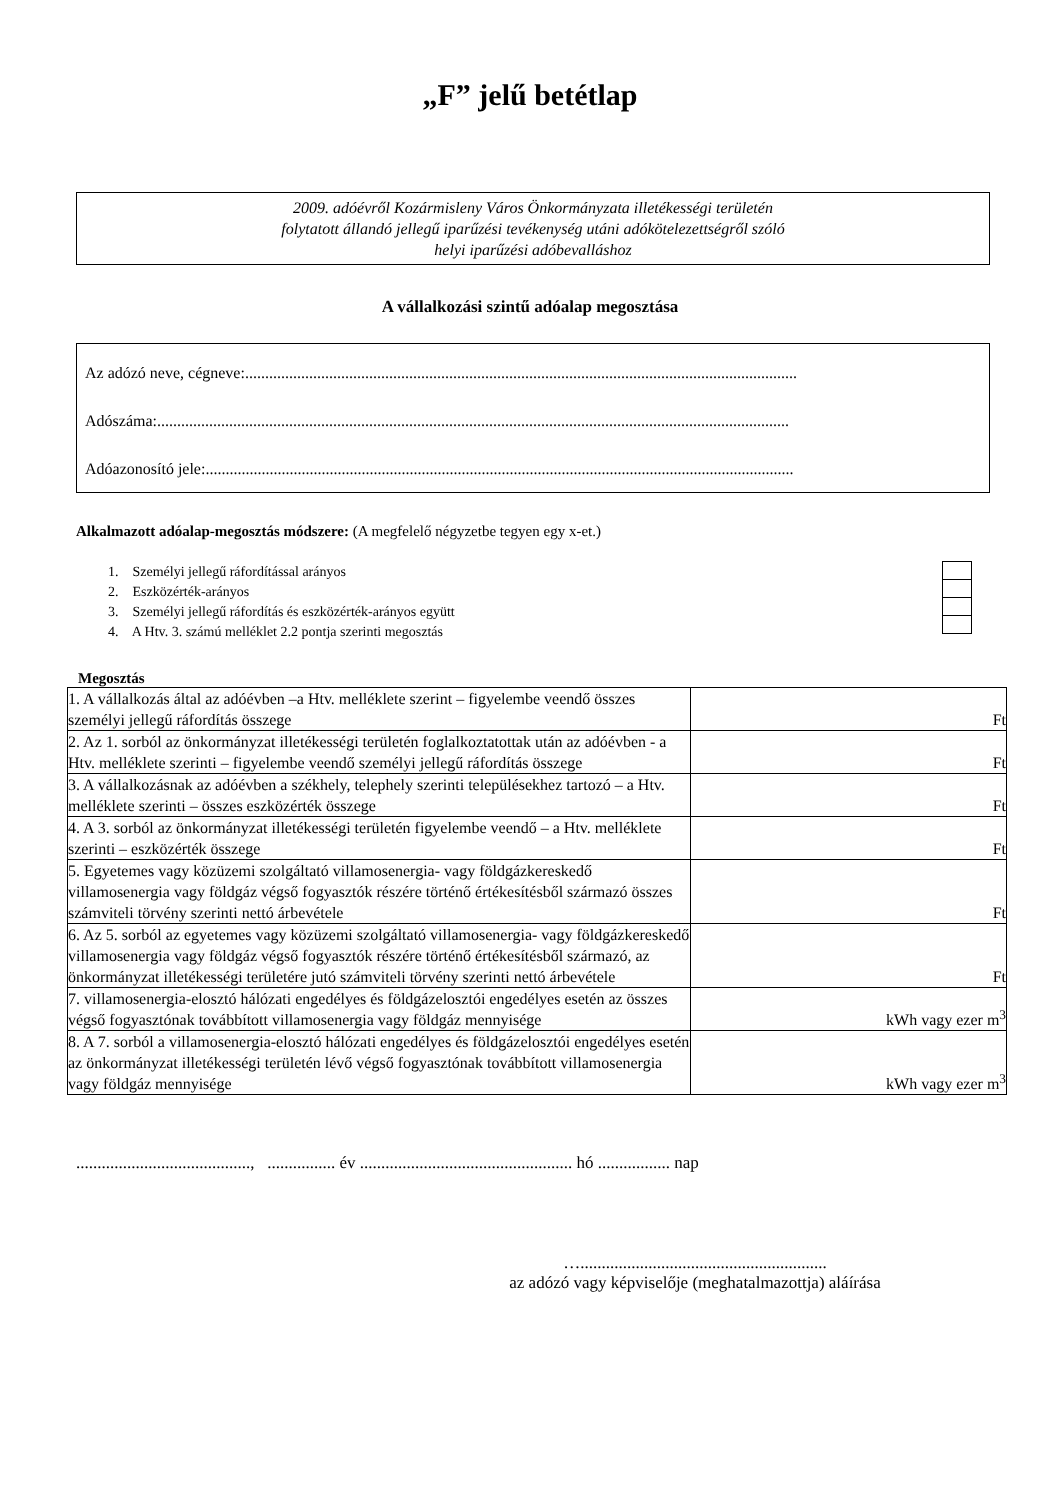„F” jelű betétlap
2009. adóévről Kozármisleny Város Önkormányzata illetékességi területén
folytatott állandó jellegű iparűzési tevékenység utáni adókötelezettségről szóló
helyi iparűzési adóbevalláshoz
A vállalkozási szintű adóalap megosztása
Az adózó neve, cégneve:..........................................................................................................................................
Adószáma:..............................................................................................................................................................
Adóazonosító jele:...................................................................................................................................................
Alkalmazott adóalap-megosztás módszere: (A megfelelő négyzetbe tegyen egy x-et.)
1. Személyi jellegű ráfordítással arányos
2. Eszközérték-arányos
3. Személyi jellegű ráfordítás és eszközérték-arányos együtt
4. A Htv. 3. számú melléklet 2.2 pontja szerinti megosztás
Megosztás
| 1. A vállalkozás által az adóévben –a Htv. melléklete szerint – figyelembe veendő összes személyi jellegű ráfordítás összege | Ft |
| 2. Az 1. sorból az önkormányzat illetékességi területén foglalkoztatottak után az adóévben - a Htv. melléklete szerinti – figyelembe veendő személyi jellegű ráfordítás összege | Ft |
| 3. A vállalkozásnak az adóévben a székhely, telephely szerinti településekhez tartozó – a Htv. melléklete szerinti – összes eszközérték összege | Ft |
| 4. A 3. sorból az önkormányzat illetékességi területén figyelembe veendő – a Htv. melléklete szerinti – eszközérték összege | Ft |
| 5. Egyetemes vagy közüzemi szolgáltató villamosenergia- vagy földgázkereskedő villamosenergia vagy földgáz végső fogyasztók részére történő értékesítésből származó összes számviteli törvény szerinti nettó árbevétele | Ft |
| 6. Az 5. sorból az egyetemes vagy közüzemi szolgáltató villamosenergia- vagy földgázkereskedő villamosenergia vagy földgáz végső fogyasztók részére történő értékesítésből származó, az önkormányzat illetékességi területére jutó számviteli törvény szerinti nettó árbevétele | Ft |
| 7. villamosenergia-elosztó hálózati engedélyes és földgázelosztói engedélyes esetén az összes végső fogyasztónak továbbított villamosenergia vagy földgáz mennyisége | kWh vagy ezer m<sup>3</sup> |
| 8. A 7. sorból a villamosenergia-elosztó hálózati engedélyes és földgázelosztói engedélyes esetén az önkormányzat illetékességi területén lévő végső fogyasztónak továbbított villamosenergia vagy földgáz mennyisége | kWh vagy ezer m<sup>3</sup> |
........................................., ................ év .................................................. hó ................. nap
…..........................................................
az adózó vagy képviselője (meghatalmazottja) aláírása